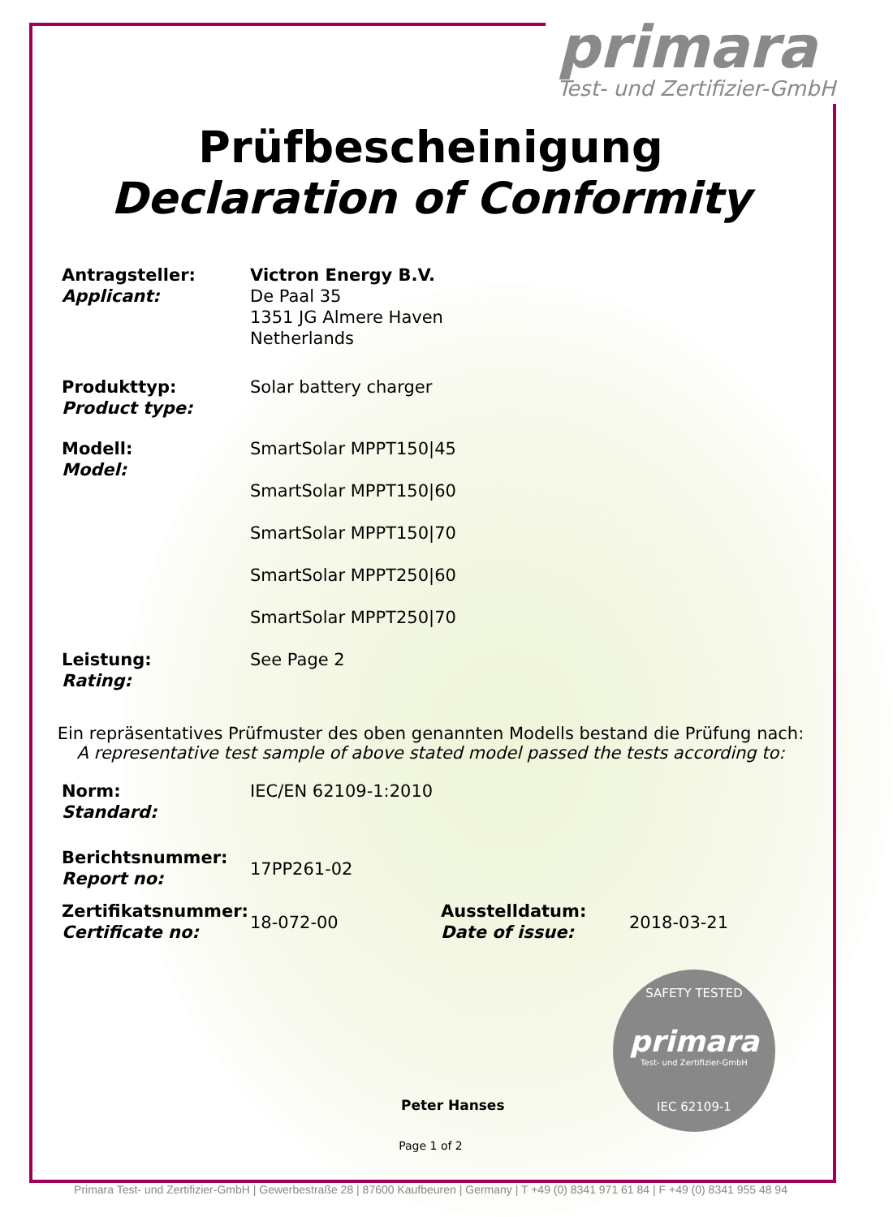primara
Test- und Zertifizier-GmbH
Prüfbescheinigung
Declaration of Conformity
Antragsteller:
Applicant:
Victron Energy B.V.
De Paal 35
1351 JG Almere Haven
Netherlands
Produkttyp:
Product type:
Solar battery charger
Modell:
Model:
SmartSolar MPPT150|45
SmartSolar MPPT150|60
SmartSolar MPPT150|70
SmartSolar MPPT250|60
SmartSolar MPPT250|70
Leistung:
Rating:
See Page 2
Ein repräsentatives Prüfmuster des oben genannten Modells bestand die Prüfung nach:
A representative test sample of above stated model passed the tests according to:
Norm:
Standard:
IEC/EN 62109-1:2010
Berichtsnummer:
Report no:
17PP261-02
Zertifikatsnummer:
Certificate no:
18-072-00
Ausstelldatum:
Date of issue:
2018-03-21
Peter Hanses
Page 1 of 2
SAFETY TESTED
primara
Test- und Zertifizier-GmbH
IEC 62109-1
Primara Test- und Zertifizier-GmbH | Gewerbestraße 28 | 87600 Kaufbeuren | Germany | T +49 (0) 8341 971 61 84 | F +49 (0) 8341 955 48 94